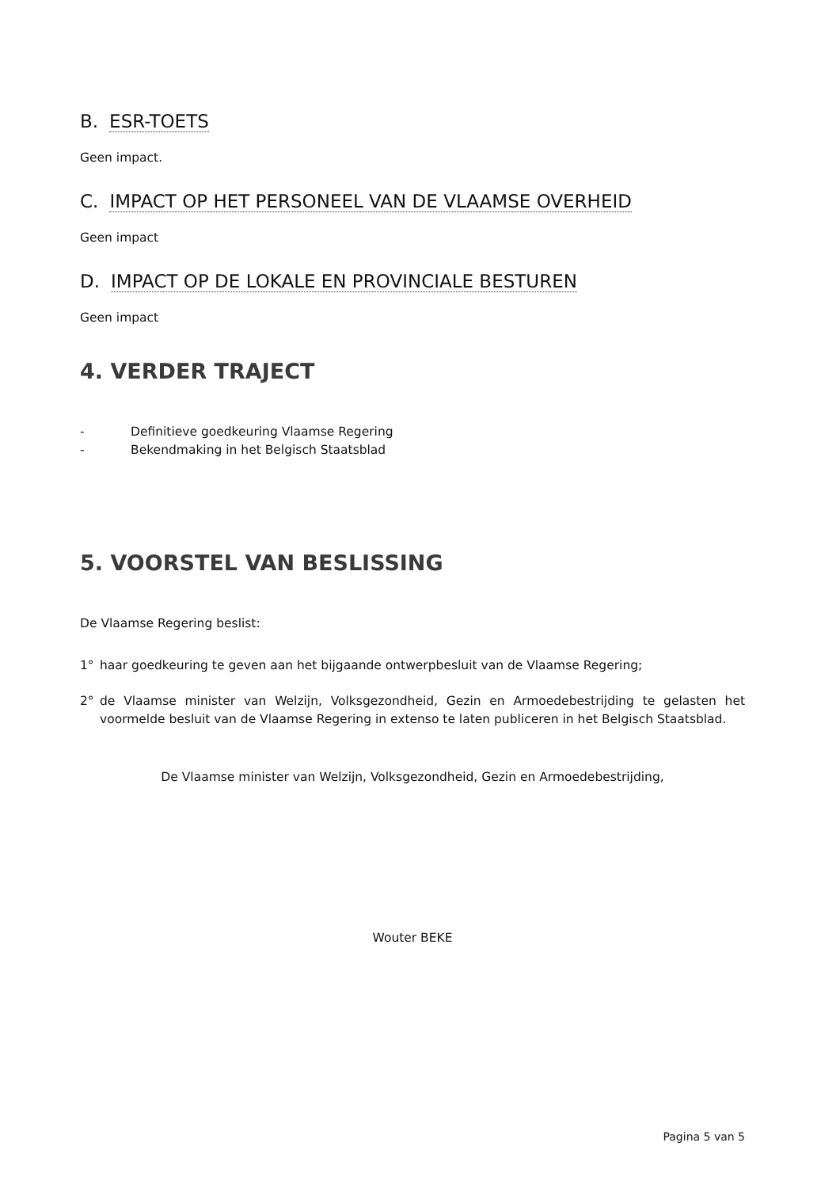B. ESR-TOETS
Geen impact.
C. IMPACT OP HET PERSONEEL VAN DE VLAAMSE OVERHEID
Geen impact
D. IMPACT OP DE LOKALE EN PROVINCIALE BESTUREN
Geen impact
4. VERDER TRAJECT
- Definitieve goedkeuring Vlaamse Regering
- Bekendmaking in het Belgisch Staatsblad
5. VOORSTEL VAN BESLISSING
De Vlaamse Regering beslist:
1° haar goedkeuring te geven aan het bijgaande ontwerpbesluit van de Vlaamse Regering;
2° de Vlaamse minister van Welzijn, Volksgezondheid, Gezin en Armoedebestrijding te gelasten het voormelde besluit van de Vlaamse Regering in extenso te laten publiceren in het Belgisch Staatsblad.
De Vlaamse minister van Welzijn, Volksgezondheid, Gezin en Armoedebestrijding,
Wouter BEKE
Pagina 5 van 5